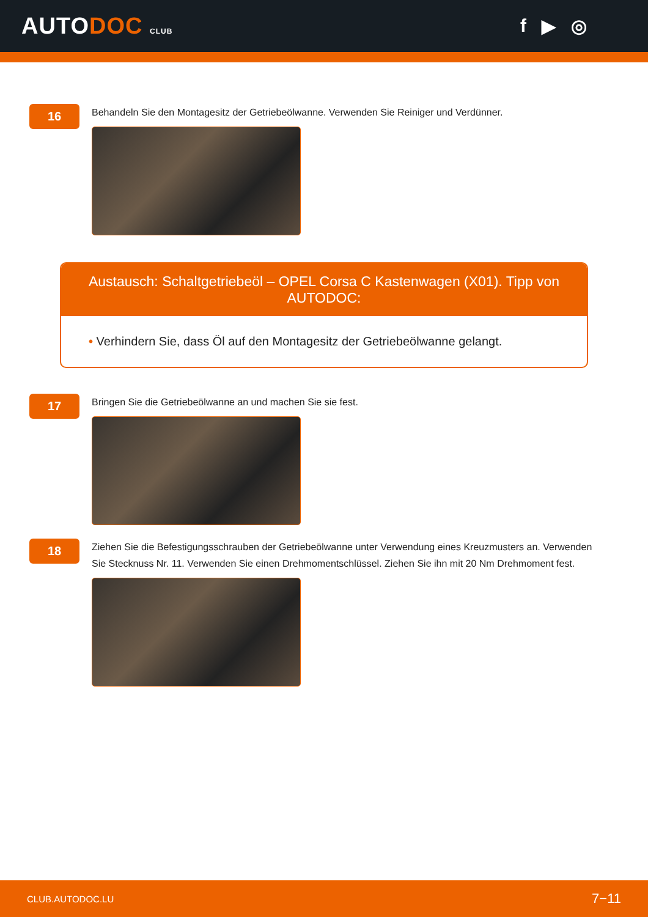AUTODOC CLUB
f ▶ ◎
16
Behandeln Sie den Montagesitz der Getriebeölwanne. Verwenden Sie Reiniger und Verdünner.
Austausch: Schaltgetriebeöl – OPEL Corsa C Kastenwagen (X01). Tipp von AUTODOC:
• Verhindern Sie, dass Öl auf den Montagesitz der Getriebeölwanne gelangt.
17
Bringen Sie die Getriebeölwanne an und machen Sie sie fest.
18
Ziehen Sie die Befestigungsschrauben der Getriebeölwanne unter Verwendung eines Kreuzmusters an. Verwenden Sie Stecknuss Nr. 11. Verwenden Sie einen Drehmomentschlüssel. Ziehen Sie ihn mit 20 Nm Drehmoment fest.
CLUB.AUTODOC.LU 7−11